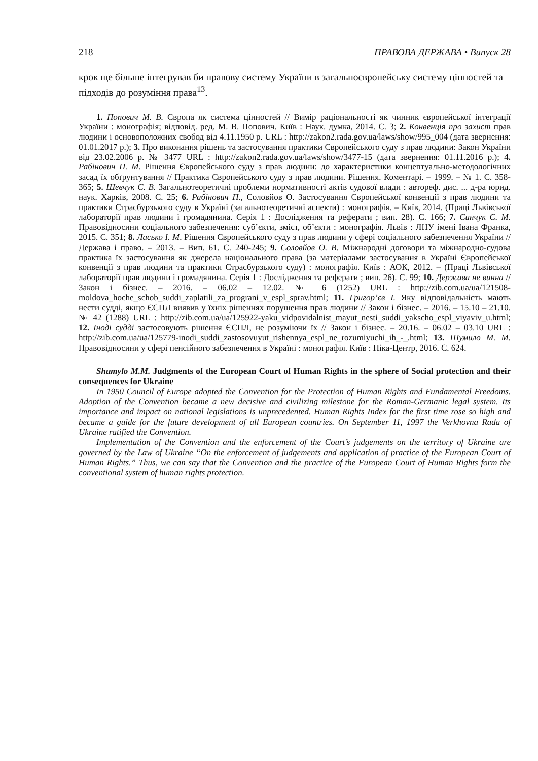218 ПРАВОВА ДЕРЖАВА • Випуск 28
крок ще більше інтегрував би правову систему України в загальноєвропейську систему цінностей та підходів до розуміння права<sup>13</sup>.
1. Попович М. В. Європа як система цінностей // Вимір раціональності як чинник європейської інтеграції України : монографія; відповід. ред. М. В. Попович. Київ : Наук. думка, 2014. С. 3; 2. Конвенція про захист прав людини і основоположних свобод від 4.11.1950 р. URL : http://zakon2.rada.gov.ua/laws/show/995_004 (дата звернення: 01.01.2017 р.); 3. Про виконання рішень та застосування практики Європейського суду з прав людини: Закон України від 23.02.2006 р. № 3477 URL : http://zakon2.rada.gov.ua/laws/show/3477-15 (дата звернення: 01.11.2016 р.); 4. Рабінович П. М. Рішення Європейського суду з прав людини: до характеристики концептуально-методологічних засад їх обґрунтування // Практика Європейського суду з прав людини. Рішення. Коментарі. – 1999. – № 1. С. 358-365; 5. Шевчук С. В. Загальнотеоретичні проблеми нормативності актів судової влади : автореф. дис. ... д-ра юрид. наук. Харків, 2008. С. 25; 6. Рабінович П., Соловйов О. Застосування Європейської конвенції з прав людини та практики Страсбурзького суду в Україні (загальнотеоретичні аспекти) : монографія. – Київ, 2014. (Праці Львівської лабораторії прав людини і громадянина. Серія 1 : Дослідження та реферати ; вип. 28). С. 166; 7. Синчук С. М. Правовідносини соціального забезпечення: суб’єкти, зміст, об’єкти : монографія. Львів : ЛНУ імені Івана Франка, 2015. С. 351; 8. Ласько І. М. Рішення Європейського суду з прав людини у сфері соціального забезпечення України // Держава і право. – 2013. – Вип. 61. С. 240-245; 9. Соловйов О. В. Міжнародні договори та міжнародно-судова практика їх застосування як джерела національного права (за матеріалами застосування в Україні Європейської конвенції з прав людини та практики Страсбурзького суду) : монографія. Київ : АОК, 2012. – (Праці Львівської лабораторії прав людини і громадянина. Серія 1 : Дослідження та реферати ; вип. 26). С. 99; 10. Держава не винна // Закон і бізнес. – 2016. – 06.02 – 12.02. № 6 (1252) URL : http://zib.com.ua/ua/121508-moldova_hoche_schob_suddi_zaplatili_za_prograni_v_espl_sprav.html; 11. Григор’єв І. Яку відповідальність мають нести судді, якщо ЄСПЛ виявив у їхніх рішеннях порушення прав людини // Закон і бізнес. – 2016. – 15.10 – 21.10. № 42 (1288) URL : http://zib.com.ua/ua/125922-yaku_vidpovidalnist_mayut_nesti_suddi_yakscho_espl_viyaviv_u.html; 12. Іноді судді застосовують рішення ЄСПЛ, не розуміючи їх // Закон і бізнес. – 20.16. – 06.02 – 03.10 URL : http://zib.com.ua/ua/125779-inodi_suddi_zastosovuyut_rishennya_espl_ne_rozumiyuchi_ih_-_.html; 13. Шумило М. М. Правовідносини у сфері пенсійного забезпечення в Україні : монографія. Київ : Ніка-Центр, 2016. С. 624.
Shumylo M.M. Judgments of the European Court of Human Rights in the sphere of Social protection and their consequences for Ukraine
In 1950 Council of Europe adopted the Convention for the Protection of Human Rights and Fundamental Freedoms. Adoption of the Convention became a new decisive and civilizing milestone for the Roman-Germanic legal system. Its importance and impact on national legislations is unprecedented. Human Rights Index for the first time rose so high and became a guide for the future development of all European countries. On September 11, 1997 the Verkhovna Rada of Ukraine ratified the Convention.
Implementation of the Convention and the enforcement of the Court’s judgements on the territory of Ukraine are governed by the Law of Ukraine “On the enforcement of judgements and application of practice of the European Court of Human Rights.” Thus, we can say that the Convention and the practice of the European Court of Human Rights form the conventional system of human rights protection.